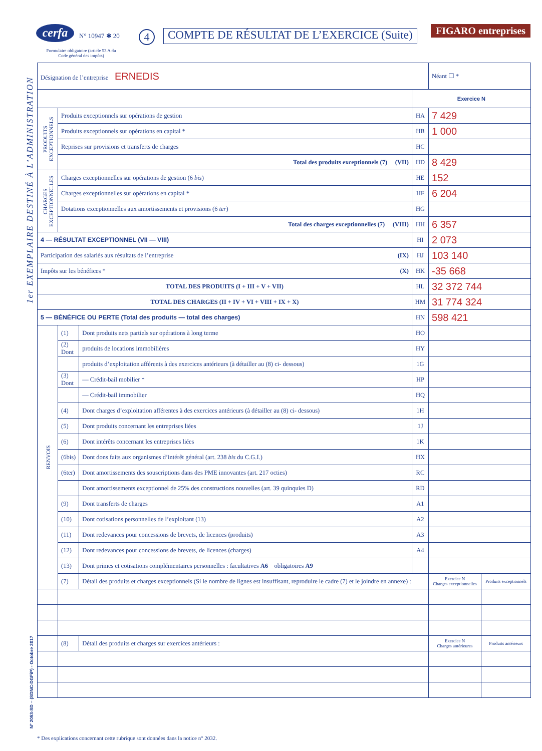1er EXEMPLAIRE DESTINÉ À L’ADMINISTRATION
N° 2053-SD – (SDNC-DGFiP) - Octobre 2017
cerfa N° 10947 ✱ 20
Formulaire obligatoire (article 53 A du Code général des impôts)
4
COMPTE DE RÉSULTAT DE L’EXERCICE (Suite)
FIGARO entreprises
| Désignation de l’entreprise ERNEDIS | | | | Néant ☐ * | |
| | | | Exercice N | | |
| PRODUITS EXCEPTIONNELS | Produits exceptionnels sur opérations de gestion | | HA | 7 429 | |
| | Produits exceptionnels sur opérations en capital * | | HB | 1 000 | |
| | Reprises sur provisions et transferts de charges | | HC | | |
| | Total des produits exceptionnels (7) (VII) | | HD | 8 429 | |
| CHARGES EXCEPTIONNELLES | Charges exceptionnelles sur opérations de gestion (6 bis ) | | HE | 152 | |
| | Charges exceptionnelles sur opérations en capital * | | HF | 6 204 | |
| | Dotations exceptionnelles aux amortissements et provisions (6 ter ) | | HG | | |
| | Total des charges exceptionnelles (7) (VIII) | | HH | 6 357 | |
| 4 — RÉSULTAT EXCEPTIONNEL (VII — VIII) | | | HI | 2 073 | |
| Participation des salariés aux résultats de l’entreprise (IX) | | | HJ | 103 140 | |
| Impôts sur les bénéfices * (X) | | | HK | -35 668 | |
| TOTAL DES PRODUITS (I + III + V + VII) | | | HL | 32 372 744 | |
| TOTAL DES CHARGES (II + IV + VI + VIII + IX + X) | | | HM | 31 774 324 | |
| 5 — BÉNÉFICE OU PERTE (Total des produits — total des charges) | | | HN | 598 421 | |
| RENVOIS | (1) | Dont produits nets partiels sur opérations à long terme | HO | | |
| | (2) Dont | produits de locations immobilières | HY | | |
| | | produits d’exploitation afférents à des exercices antérieurs (à détailler au (8) ci- dessous) | 1G | | |
| | (3) Dont | — Crédit-bail mobilier * | HP | | |
| | | — Crédit-bail immobilier | HQ | | |
| | (4) | Dont charges d’exploitation afférentes à des exercices antérieurs (à détailler au (8) ci- dessous) | 1H | | |
| | (5) | Dont produits concernant les entreprises liées | 1J | | |
| | (6) | Dont intérêts concernant les entreprises liées | 1K | | |
| | (6bis) | Dont dons faits aux organismes d’intérêt général (art. 238 bis du C.G.I.) | HX | | |
| | (6ter) | Dont amortissements des souscriptions dans des PME innovantes (art. 217 octies) | RC | | |
| | | Dont amortissements exceptionnel de 25% des constructions nouvelles (art. 39 quinquies D) | RD | | |
| | (9) | Dont transferts de charges | A1 | | |
| | (10) | Dont cotisations personnelles de l’exploitant (13) | A2 | | |
| | (11) | Dont redevances pour concessions de brevets, de licences (produits) | A3 | | |
| | (12) | Dont redevances pour concessions de brevets, de licences (charges) | A4 | | |
| | (13) | Dont primes et cotisations complémentaires personnelles : facultatives A6 obligatoires A9 | | | |
| | (7) | Détail des produits et charges exceptionnels (Si le nombre de lignes est insuffisant, reproduire le cadre (7) et le joindre en annexe) : | | Exercice N Charges exceptionnelles | Produits exceptionnels |
| | (8) | Détail des produits et charges sur exercices antérieurs : | | Exercice N Charges antérieures | Produits antérieurs |
* Des explications concernant cette rubrique sont données dans la notice n° 2032.